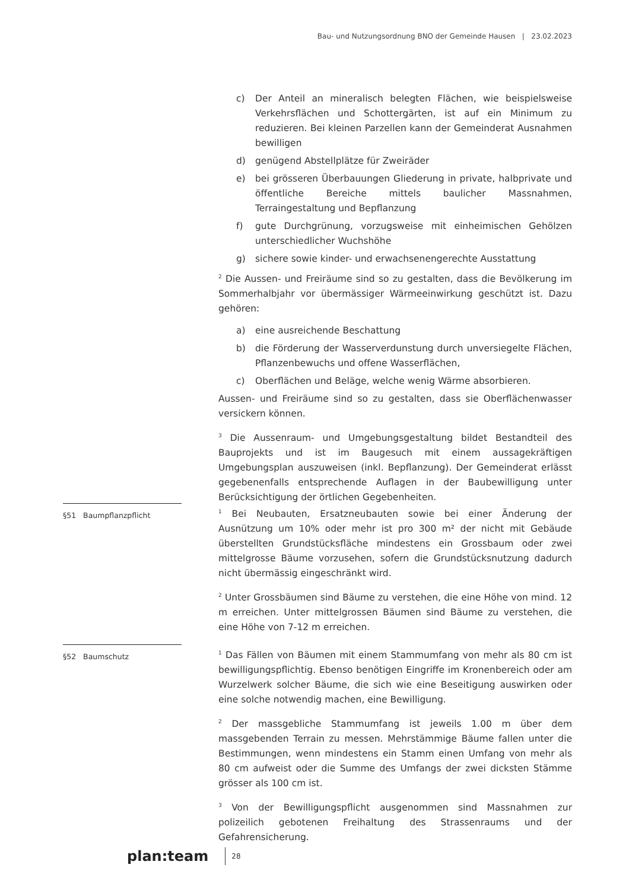Bau- und Nutzungsordnung BNO der Gemeinde Hausen | 23.02.2023
c) Der Anteil an mineralisch belegten Flächen, wie beispielsweise Verkehrsflächen und Schottergärten, ist auf ein Minimum zu reduzieren. Bei kleinen Parzellen kann der Gemeinderat Ausnahmen bewilligen
d) genügend Abstellplätze für Zweiräder
e) bei grösseren Überbauungen Gliederung in private, halbprivate und öffentliche Bereiche mittels baulicher Massnahmen, Terraingestaltung und Bepflanzung
f) gute Durchgrünung, vorzugsweise mit einheimischen Gehölzen unterschiedlicher Wuchshöhe
g) sichere sowie kinder- und erwachsenengerechte Ausstattung
<sup>2</sup> Die Aussen- und Freiräume sind so zu gestalten, dass die Bevölkerung im Sommerhalbjahr vor übermässiger Wärmeeinwirkung geschützt ist. Dazu gehören:
a) eine ausreichende Beschattung
b) die Förderung der Wasserverdunstung durch unversiegelte Flächen, Pflanzenbewuchs und offene Wasserflächen,
c) Oberflächen und Beläge, welche wenig Wärme absorbieren.
Aussen- und Freiräume sind so zu gestalten, dass sie Oberflächenwasser versickern können.
<sup>3</sup> Die Aussenraum- und Umgebungsgestaltung bildet Bestandteil des Bauprojekts und ist im Baugesuch mit einem aussagekräftigen Umgebungsplan auszuweisen (inkl. Bepflanzung). Der Gemeinderat erlässt gegebenenfalls entsprechende Auflagen in der Baubewilligung unter Berücksichtigung der örtlichen Gegebenheiten.
§51 Baumpflanzpflicht
<sup>1</sup> Bei Neubauten, Ersatzneubauten sowie bei einer Änderung der Ausnützung um 10% oder mehr ist pro 300 m² der nicht mit Gebäude überstellten Grundstücksfläche mindestens ein Grossbaum oder zwei mittelgrosse Bäume vorzusehen, sofern die Grundstücksnutzung dadurch nicht übermässig eingeschränkt wird.
<sup>2</sup> Unter Grossbäumen sind Bäume zu verstehen, die eine Höhe von mind. 12 m erreichen. Unter mittelgrossen Bäumen sind Bäume zu verstehen, die eine Höhe von 7-12 m erreichen.
§52 Baumschutz
<sup>1</sup> Das Fällen von Bäumen mit einem Stammumfang von mehr als 80 cm ist bewilligungspflichtig. Ebenso benötigen Eingriffe im Kronenbereich oder am Wurzelwerk solcher Bäume, die sich wie eine Beseitigung auswirken oder eine solche notwendig machen, eine Bewilligung.
<sup>2</sup> Der massgebliche Stammumfang ist jeweils 1.00 m über dem massgebenden Terrain zu messen. Mehrstämmige Bäume fallen unter die Bestimmungen, wenn mindestens ein Stamm einen Umfang von mehr als 80 cm aufweist oder die Summe des Umfangs der zwei dicksten Stämme grösser als 100 cm ist.
<sup>3</sup> Von der Bewilligungspflicht ausgenommen sind Massnahmen zur polizeilich gebotenen Freihaltung des Strassenraums und der Gefahrensicherung.
plan:team 28